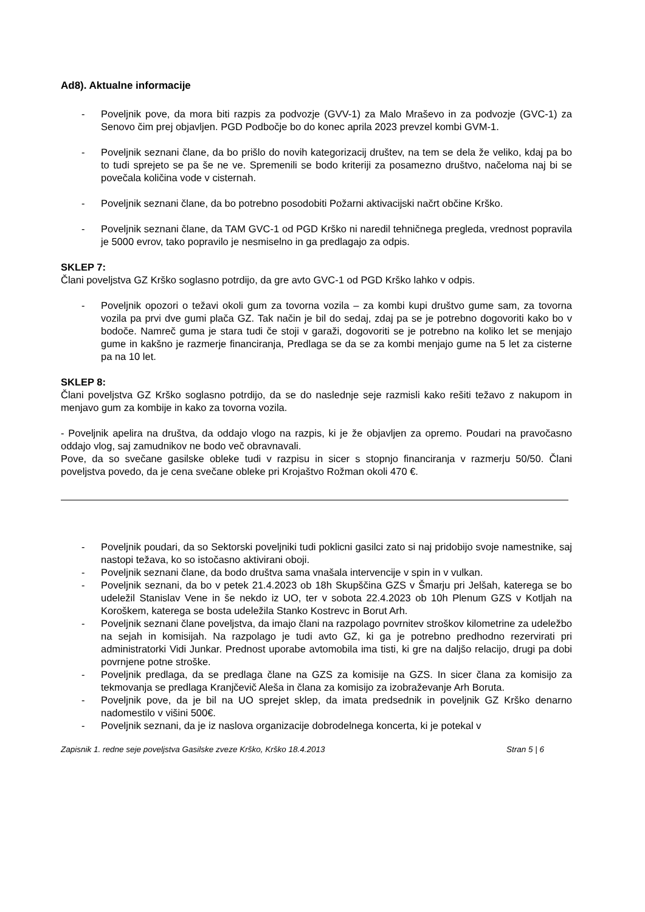Ad8). Aktualne informacije
- Poveljnik pove, da mora biti razpis za podvozje (GVV-1) za Malo Mraševo in za podvozje (GVC-1) za Senovo čim prej objavljen. PGD Podbočje bo do konec aprila 2023 prevzel kombi GVM-1.
- Poveljnik seznani člane, da bo prišlo do novih kategorizacij društev, na tem se dela že veliko, kdaj pa bo to tudi sprejeto se pa še ne ve. Spremenili se bodo kriteriji za posamezno društvo, načeloma naj bi se povečala količina vode v cisternah.
- Poveljnik seznani člane, da bo potrebno posodobiti Požarni aktivacijski načrt občine Krško.
- Poveljnik seznani člane, da TAM GVC-1 od PGD Krško ni naredil tehničnega pregleda, vrednost popravila je 5000 evrov, tako popravilo je nesmiselno in ga predlagajo za odpis.
SKLEP 7:
Člani poveljstva GZ Krško soglasno potrdijo, da gre avto GVC-1 od PGD Krško lahko v odpis.
- Poveljnik opozori o težavi okoli gum za tovorna vozila – za kombi kupi društvo gume sam, za tovorna vozila pa prvi dve gumi plača GZ. Tak način je bil do sedaj, zdaj pa se je potrebno dogovoriti kako bo v bodoče. Namreč guma je stara tudi če stoji v garaži, dogovoriti se je potrebno na koliko let se menjajo gume in kakšno je razmerje financiranja, Predlaga se da se za kombi menjajo gume na 5 let za cisterne pa na 10 let.
SKLEP 8:
Člani poveljstva GZ Krško soglasno potrdijo, da se do naslednje seje razmisli kako rešiti težavo z nakupom in menjavo gum za kombije in kako za tovorna vozila.
- Poveljnik apelira na društva, da oddajo vlogo na razpis, ki je že objavljen za opremo. Poudari na pravočasno oddajo vlog, saj zamudnikov ne bodo več obravnavali.
Pove, da so svečane gasilske obleke tudi v razpisu in sicer s stopnjo financiranja v razmerju 50/50. Člani poveljstva povedo, da je cena svečane obleke pri Krojaštvo Rožman okoli 470 €.
- Poveljnik poudari, da so Sektorski poveljniki tudi poklicni gasilci zato si naj pridobijo svoje namestnike, saj nastopi težava, ko so istočasno aktivirani oboji.
- Poveljnik seznani člane, da bodo društva sama vnašala intervencije v spin in v vulkan.
- Poveljnik seznani, da bo v petek 21.4.2023 ob 18h Skupščina GZS v Šmarju pri Jelšah, katerega se bo udeležil Stanislav Vene in še nekdo iz UO, ter v sobota 22.4.2023 ob 10h Plenum GZS v Kotljah na Koroškem, katerega se bosta udeležila Stanko Kostrevc in Borut Arh.
- Poveljnik seznani člane poveljstva, da imajo člani na razpolago povrnitev stroškov kilometrine za udeležbo na sejah in komisijah. Na razpolago je tudi avto GZ, ki ga je potrebno predhodno rezervirati pri administratorki Vidi Junkar. Prednost uporabe avtomobila ima tisti, ki gre na daljšo relacijo, drugi pa dobi povrnjene potne stroške.
- Poveljnik predlaga, da se predlaga člane na GZS za komisije na GZS. In sicer člana za komisijo za tekmovanja se predlaga Kranjčevič Aleša in člana za komisijo za izobraževanje Arh Boruta.
- Poveljnik pove, da je bil na UO sprejet sklep, da imata predsednik in poveljnik GZ Krško denarno nadomestilo v višini 500€.
- Poveljnik seznani, da je iz naslova organizacije dobrodelnega koncerta, ki je potekal v
Zapisnik 1. redne seje poveljstva Gasilske zveze Krško, Krško 18.4.2013 Stran 5 | 6